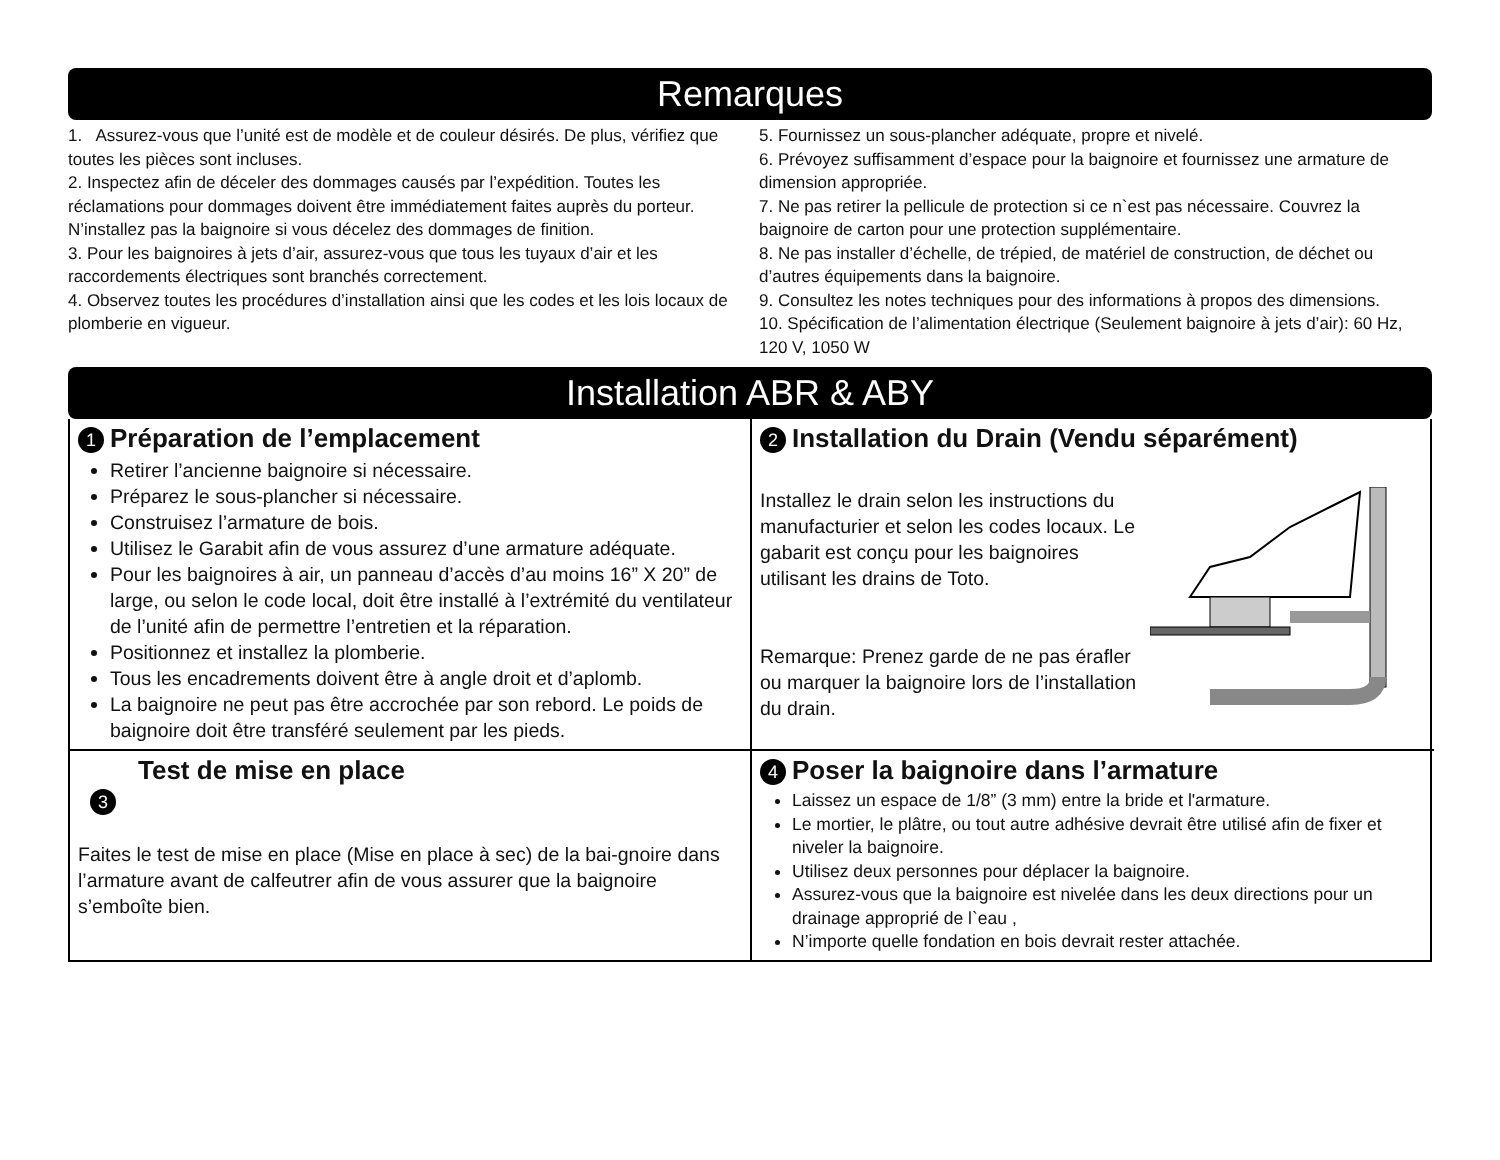Remarques
1. Assurez-vous que l’unité est de modèle et de couleur désirés. De plus, vérifiez que toutes les pièces sont incluses.
2. Inspectez afin de déceler des dommages causés par l’expédition. Toutes les réclamations pour dommages doivent être immédiatement faites auprès du porteur. N’installez pas la baignoire si vous décelez des dommages de finition.
3. Pour les baignoires à jets d’air, assurez-vous que tous les tuyaux d’air et les raccordements électriques sont branchés correctement.
4. Observez toutes les procédures d’installation ainsi que les codes et les lois locaux de plomberie en vigueur.
5. Fournissez un sous-plancher adéquate, propre et nivelé.
6. Prévoyez suffisamment d’espace pour la baignoire et fournissez une armature de dimension appropriée.
7. Ne pas retirer la pellicule de protection si ce n`est pas nécessaire. Couvrez la baignoire de carton pour une protection supplémentaire.
8. Ne pas installer d’échelle, de trépied, de matériel de construction, de déchet ou d’autres équipements dans la baignoire.
9. Consultez les notes techniques pour des informations à propos des dimensions.
10. Spécification de l’alimentation électrique (Seulement baignoire à jets d’air): 60 Hz, 120 V, 1050 W
Installation ABR & ABY
1 Préparation de l’emplacement
Retirer l’ancienne baignoire si nécessaire.
Préparez le sous-plancher si nécessaire.
Construisez l’armature de bois.
Utilisez le Garabit afin de vous assurez d’une armature adéquate.
Pour les baignoires à air, un panneau d’accès d’au moins 16” X 20” de large, ou selon le code local, doit être installé à l’extrémité du ventilateur de l’unité afin de permettre l’entretien et la réparation.
Positionnez et installez la plomberie.
Tous les encadrements doivent être à angle droit et d’aplomb.
La baignoire ne peut pas être accrochée par son rebord. Le poids de baignoire doit être transféré seulement par les pieds.
2 Installation du Drain (Vendu séparément)
Installez le drain selon les instructions du manufacturier et selon les codes locaux. Le gabarit est conçu pour les baignoires utilisant les drains de Toto.
Remarque: Prenez garde de ne pas érafler ou marquer la baignoire lors de l’installation du drain.
Test de mise en place
3
Faites le test de mise en place (Mise en place à sec) de la bai-gnoire dans l’armature avant de calfeutrer afin de vous assurer que la baignoire s’emboîte bien.
4 Poser la baignoire dans l’armature
Laissez un espace de 1/8” (3 mm) entre la bride et l'armature.
Le mortier, le plâtre, ou tout autre adhésive devrait être utilisé afin de fixer et niveler la baignoire.
Utilisez deux personnes pour déplacer la baignoire.
Assurez-vous que la baignoire est nivelée dans les deux directions pour un drainage approprié de l`eau ,
N’importe quelle fondation en bois devrait rester attachée.